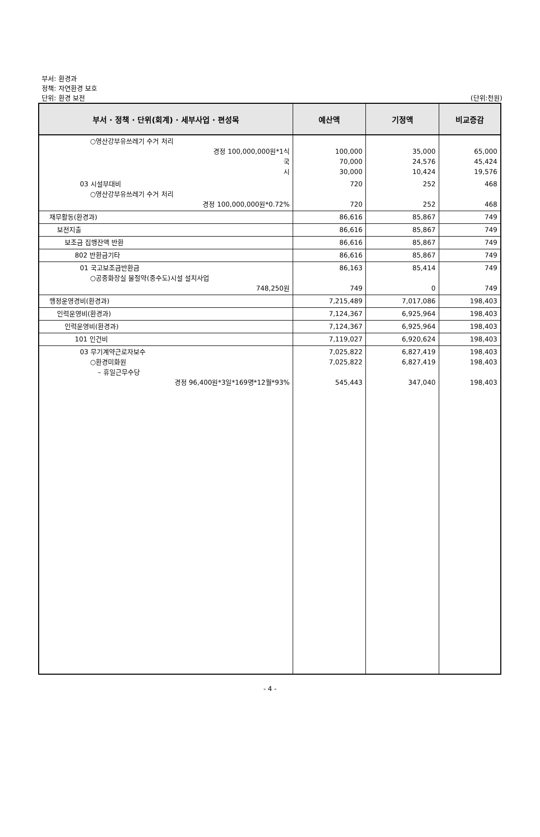부서: 환경과
정책: 자연환경 보호
단위: 환경 보전
(단위:천원)
| 부서 · 정책 · 단위(회계) · 세부사업 · 편성목 | 예산액 | 기정액 | 비교증감 |
| --- | --- | --- | --- |
| ○영산강부유쓰레기 수거 처리 경정 100,000,000원*1식 국 시 | 100,000 70,000 30,000 | 35,000 24,576 10,424 | 65,000 45,424 19,576 |
| 03 시설부대비 ○영산강부유쓰레기 수거 처리 경정 100,000,000원*0.72% | 720 720 | 252 252 | 468 468 |
| 재무활동(환경과) | 86,616 | 85,867 | 749 |
| 보전지출 | 86,616 | 85,867 | 749 |
| 보조금 집행잔액 반환 | 86,616 | 85,867 | 749 |
| 802 반환금기타 | 86,616 | 85,867 | 749 |
| 01 국고보조금반환금 ○공중화장실 물절약(중수도)시설 설치사업 748,250원 | 86,163 749 | 85,414 0 | 749 749 |
| 행정운영경비(환경과) | 7,215,489 | 7,017,086 | 198,403 |
| 인력운영비(환경과) | 7,124,367 | 6,925,964 | 198,403 |
| 인력운영비(환경과) | 7,124,367 | 6,925,964 | 198,403 |
| 101 인건비 | 7,119,027 | 6,920,624 | 198,403 |
| 03 무기계약근로자보수 ○환경미화원 – 휴일근무수당 경정 96,400원*3일*169명*12월*93% | 7,025,822 7,025,822 545,443 | 6,827,419 6,827,419 347,040 | 198,403 198,403 198,403 |
- 4 -